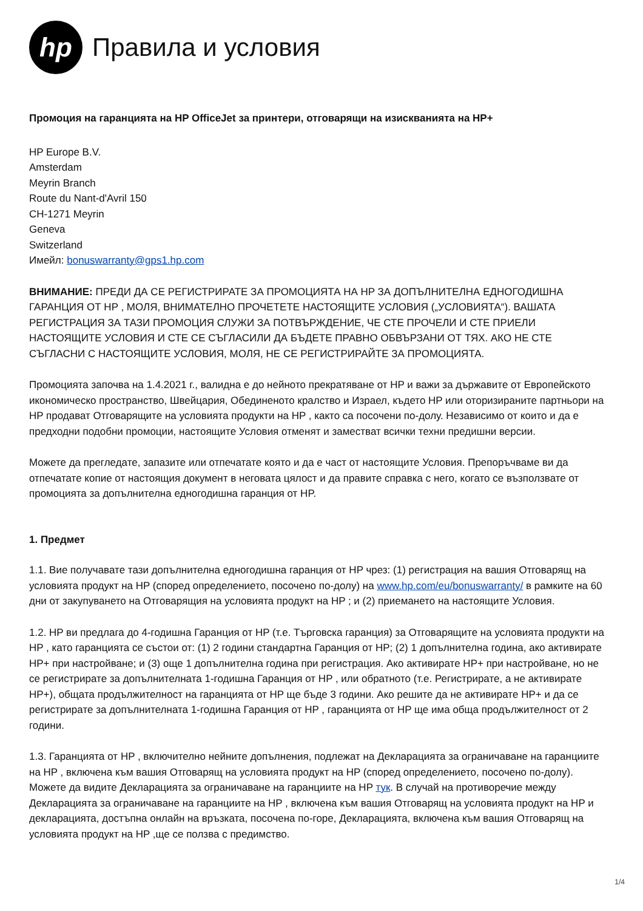hp
Правила и условия
Промоция на гаранцията на HP OfficeJet за принтери, отговарящи на изискванията на HP+
HP Europe B.V.
Amsterdam
Meyrin Branch
Route du Nant-d'Avril 150
CH-1271 Meyrin
Geneva
Switzerland
Имейл: bonuswarranty@gps1.hp.com
ВНИМАНИЕ: ПРЕДИ ДА СЕ РЕГИСТРИРАТЕ ЗА ПРОМОЦИЯТА НА HP ЗА ДОПЪЛНИТЕЛНА ЕДНОГОДИШНА ГАРАНЦИЯ ОТ HP , МОЛЯ, ВНИМАТЕЛНО ПРОЧЕТЕТЕ НАСТОЯЩИТЕ УСЛОВИЯ („УСЛОВИЯТА“). ВАШАТА РЕГИСТРАЦИЯ ЗА ТАЗИ ПРОМОЦИЯ СЛУЖИ ЗА ПОТВЪРЖДЕНИЕ, ЧЕ СТЕ ПРОЧЕЛИ И СТЕ ПРИЕЛИ НАСТОЯЩИТЕ УСЛОВИЯ И СТЕ СЕ СЪГЛАСИЛИ ДА БЪДЕТЕ ПРАВНО ОБВЪРЗАНИ ОТ ТЯХ. АКО НЕ СТЕ СЪГЛАСНИ С НАСТОЯЩИТЕ УСЛОВИЯ, МОЛЯ, НЕ СЕ РЕГИСТРИРАЙТЕ ЗА ПРОМОЦИЯТА.
Промоцията започва на 1.4.2021 г., валидна е до нейното прекратяване от HP и важи за държавите от Европейското икономическо пространство, Швейцария, Обединеното кралство и Израел, където HP или оторизираните партньори на HP продават Отговарящите на условията продукти на HP , както са посочени по-долу. Независимо от които и да е предходни подобни промоции, настоящите Условия отменят и заместват всички техни предишни версии.
Можете да прегледате, запазите или отпечатате която и да е част от настоящите Условия. Препоръчваме ви да отпечатате копие от настоящия документ в неговата цялост и да правите справка с него, когато се възползвате от промоцията за допълнителна едногодишна гаранция от HP.
1. Предмет
1.1. Вие получавате тази допълнителна едногодишна гаранция от HP чрез: (1) регистрация на вашия Отговарящ на условията продукт на HP (според определението, посочено по-долу) на www.hp.com/eu/bonuswarranty/ в рамките на 60 дни от закупуването на Отговарящия на условията продукт на HP ; и (2) приемането на настоящите Условия.
1.2. HP ви предлага до 4-годишна Гаранция от HP (т.е. Търговска гаранция) за Отговарящите на условията продукти на HP , като гаранцията се състои от: (1) 2 години стандартна Гаранция от HP; (2) 1 допълнителна година, ако активирате HP+ при настройване; и (3) още 1 допълнителна година при регистрация. Ако активирате HP+ при настройване, но не се регистрирате за допълнителната 1-годишна Гаранция от HP , или обратното (т.е. Регистрирате, а не активирате HP+), общата продължителност на гаранцията от HP ще бъде 3 години. Ако решите да не активирате HP+ и да се регистрирате за допълнителната 1-годишна Гаранция от HP , гаранцията от HP ще има обща продължителност от 2 години.
1.3. Гаранцията от HP , включително нейните допълнения, подлежат на Декларацията за ограничаване на гаранциите на HP , включена към вашия Отговарящ на условията продукт на HP (според определението, посочено по-долу). Можете да видите Декларацията за ограничаване на гаранциите на HP тук. В случай на противоречие между Декларацията за ограничаване на гаранциите на HP , включена към вашия Отговарящ на условията продукт на HP и декларацията, достъпна онлайн на връзката, посочена по-горе, Декларацията, включена към вашия Отговарящ на условията продукт на HP ,ще се ползва с предимство.
1/4